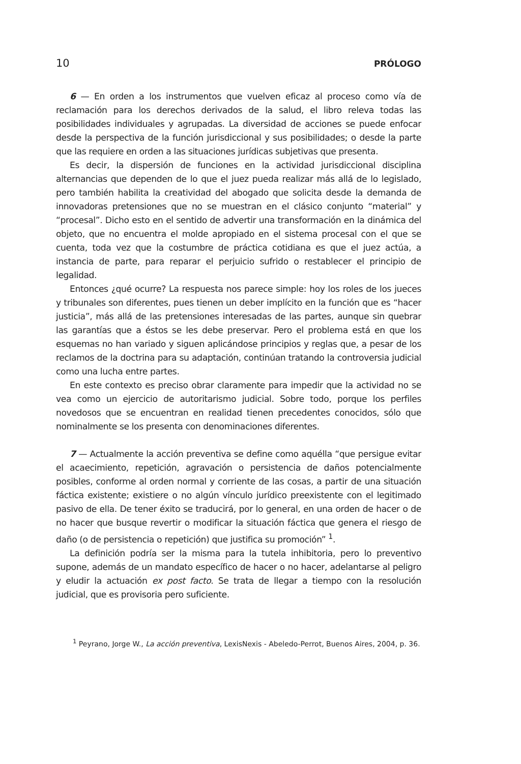10 PRÓLOGO
6 — En orden a los instrumentos que vuelven eficaz al proceso como vía de reclamación para los derechos derivados de la salud, el libro releva todas las posibilidades individuales y agrupadas. La diversidad de acciones se puede enfocar desde la perspectiva de la función jurisdiccional y sus posibilidades; o desde la parte que las requiere en orden a las situaciones jurídicas subjetivas que presenta.
Es decir, la dispersión de funciones en la actividad jurisdiccional disciplina alternancias que dependen de lo que el juez pueda realizar más allá de lo legislado, pero también habilita la creatividad del abogado que solicita desde la demanda de innovadoras pretensiones que no se muestran en el clásico conjunto “material” y “procesal”. Dicho esto en el sentido de advertir una transformación en la dinámica del objeto, que no encuentra el molde apropiado en el sistema procesal con el que se cuenta, toda vez que la costumbre de práctica cotidiana es que el juez actúa, a instancia de parte, para reparar el perjuicio sufrido o restablecer el principio de legalidad.
Entonces ¿qué ocurre? La respuesta nos parece simple: hoy los roles de los jueces y tribunales son diferentes, pues tienen un deber implícito en la función que es “hacer justicia”, más allá de las pretensiones interesadas de las partes, aunque sin quebrar las garantías que a éstos se les debe preservar. Pero el problema está en que los esquemas no han variado y siguen aplicándose principios y reglas que, a pesar de los reclamos de la doctrina para su adaptación, continúan tratando la controversia judicial como una lucha entre partes.
En este contexto es preciso obrar claramente para impedir que la actividad no se vea como un ejercicio de autoritarismo judicial. Sobre todo, porque los perfiles novedosos que se encuentran en realidad tienen precedentes conocidos, sólo que nominalmente se los presenta con denominaciones diferentes.
7 — Actualmente la acción preventiva se define como aquélla “que persigue evitar el acaecimiento, repetición, agravación o persistencia de daños potencialmente posibles, conforme al orden normal y corriente de las cosas, a partir de una situación fáctica existente; existiere o no algún vínculo jurídico preexistente con el legitimado pasivo de ella. De tener éxito se traducirá, por lo general, en una orden de hacer o de no hacer que busque revertir o modificar la situación fáctica que genera el riesgo de daño (o de persistencia o repetición) que justifica su promoción” <sup>1</sup>.
La definición podría ser la misma para la tutela inhibitoria, pero lo preventivo supone, además de un mandato específico de hacer o no hacer, adelantarse al peligro y eludir la actuación ex post facto. Se trata de llegar a tiempo con la resolución judicial, que es provisoria pero suficiente.
<sup>1</sup> Peyrano, Jorge W., La acción preventiva, LexisNexis - Abeledo-Perrot, Buenos Aires, 2004, p. 36.